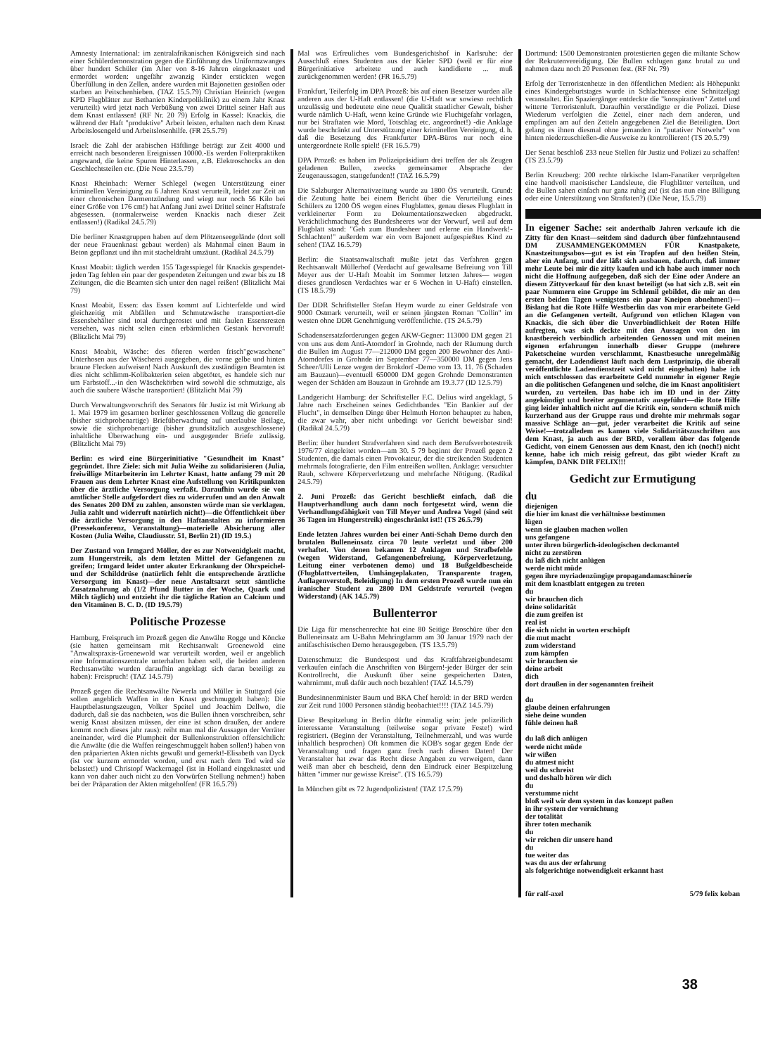Amnesty International: im zentralafrikanischen Königsreich sind nach einer Schülerdemonstration gegen die Einführung des Uniformzwanges über hundert Schüler (im Alter von 8-16 Jahren eingeknastet und ermordet worden: ungefähr zwanzig Kinder erstickten wegen Überfüllung in den Zellen, andere wurden mit Bajonetten gestoßen oder starben an Peitschenhieben. (TAZ 15.5.79) Christian Heinrich (wegen KPD Flugblätter zur Bethanien Kinderpoliklinik) zu einem Jahr Knast verurteilt) wird jetzt nach Verbüßung von zwei Drittel seiner Haft aus dem Knast entlassen! (RF Nr. 20 79) Erfolg in Kassel: Knackis, die während der Haft "produktive" Arbeit leisten, erhalten nach dem Knast Arbeitslosengeld und Arbeitslosenhilfe. (FR 25.5.79)
Israel: die Zahl der arabischen Häftlinge beträgt zur Zeit 4000 und erreicht nach besonderen Ereignissen 10000.-Es werden Folterpraktiken angewand, die keine Spuren Hinterlassen, z.B. Elektroschocks an den Geschlechtsteilen etc. (Die Neue 23.5.79)
Knast Rheinbach: Werner Schlegel (wegen Unterstützung einer kriminellen Vereinigung zu 6 Jahren Knast verurteilt, leidet zur Zeit an einer chronischen Darmentzündung und wiegt nur noch 56 Kilo bei einer Größe von 176 cm!) hat Anfang Juni zwei Drittel seiner Haftstrafe abgesessen. (normalerweise werden Knackis nach dieser Zeit entlassen!) (Radikal 24.5.79)
Die berliner Knastgruppen haben auf dem Plötzenseegelände (dort soll der neue Frauenknast gebaut werden) als Mahnmal einen Baum in Beton gepflanzt und ihn mit stacheldraht umzäunt. (Radikal 24.5.79)
Knast Moabit: täglich werden 155 Tagesspiegel für Knackis gespendet-jeden Tag fehlen ein paar der gespendeten Zeitungen und zwar bis zu 18 Zeitungen, die die Beamten sich unter den nagel reißen! (Blitzlicht Mai 79)
Knast Moabit, Essen: das Essen kommt auf Lichterfelde und wird gleichzeitig mit Abfällen und Schmutzwäsche transportiert-die Essensbehälter sind total durchgerostet und mit faulen Essensresten versehen, was nicht selten einen erbärmlichen Gestank hervorruft! (Blitzlicht Mai 79)
Knast Moabit, Wäsche: des öfteren werden frisch"gewaschene" Unterhosen aus der Wäscherei ausgegeben, die vorne gelbe und hinten braune Flecken aufweisen! Nach Auskunft des zuständigen Beamten ist dies nicht schlimm-Kolibakterien seien abgetötet, es handele sich nur um Farbstoff...-in den Wäschekörben wird sowohl die schmutzige, als auch die saubere Wäsche transportiert! (Blitzlicht Mai 79)
Durch Verwaltungsvorschrift des Senators für Justiz ist mit Wirkung ab 1. Mai 1979 im gesamten berliner geschlossenen Vollzug die generelle (bisher stichprobenartige) Briefüberwachung auf unerlaubte Beilage, sowie die stichprobenartige (bisher grundsätzlich ausgeschlossene) inhaltliche Überwachung ein- und ausgegender Briefe zulässig. (Blitzlicht Mai 79)
Berlin: es wird eine Bürgerinitiative "Gesundheit im Knast" gegründet. Ihre Ziele: sich mit Julia Weihe zu solidarisieren (Julia, freiwillige Mitarbeiterin im Lehrter Knast, hatte anfang 79 mit 20 Frauen aus dem Lehrter Knast eine Aufstellung von Kritikpunkten über die ärztliche Versorgung verfaßt. Daraufhin wurde sie von amtlicher Stelle aufgefordert dies zu widerrufen und an den Anwalt des Senates 200 DM zu zahlen, ansonsten würde man sie verklagen. Julia zahlt und widerruft natürlich nicht!)—die Öffentlichkeit über die ärztliche Versorgung in den Haftanstalten zu informieren (Pressekonferenz, Veranstaltung)—materielle Absicherung aller Kosten (Julia Weihe, Claudiusstr. 51, Berlin 21) (ID 19.5.)
Der Zustand von Irmgard Möller, der es zur Notwenidgkeit macht, zum Hungerstreik, als dem letzten Mittel der Gefangenen zu greifen; Irmgard leidet unter akuter Erkrankung der Ohrspeichel- und der Schilddrüse (natürlich fehlt die entsprechende ärztliche Versorgung im Knast)—der neue Anstaltsarzt setzt sämtliche Zusatznahrung ab (1/2 Pfund Butter in der Woche, Quark und Milch täglich) und entzieht ihr die tägliche Ration an Calcium und den Vitaminen B. C. D. (ID 19.5.79)
Politische Prozesse
Hamburg, Freispruch im Prozeß gegen die Anwälte Rogge und Köncke (sie hatten gemeinsam mit Rechtsanwalt Groenewold eine "Anwaltspraxis-Groenewold war verurteilt worden, weil er angeblich eine Informationszentrale unterhalten haben soll, die beiden anderen Rechtsanwälte wurden daraufhin angeklagt sich daran beteiligt zu haben): Freispruch! (TAZ 14.5.79)
Prozeß gegen die Rechtsanwälte Newerla und Müller in Stuttgard (sie sollen angeblich Waffen in den Knast geschmuggelt haben): Die Hauptbelastungszeugen, Volker Speitel und Joachim Dellwo, die dadurch, daß sie das nachbeten, was die Bullen ihnen vorschreiben, sehr wenig Knast absitzen müssen, der eine ist schon draußen, der andere kommt noch dieses jahr raus): reiht man mal die Aussagen der Verräter aneinander, wird die Plumpheit der Bullenkonstruktion offensichtlich: die Anwälte (die die Waffen reingeschmuggelt haben sollen!) haben von den präparierten Akten nichts gewußt und gemerkt!-Elisabeth van Dyck (ist vor kurzem ermordet worden, und erst nach dem Tod wird sie belastet!) und Christopf Wackernagel (ist in Holland eingeknastet und kann von daher auch nicht zu den Vorwürfen Stellung nehmen!) haben bei der Präparation der Akten mitgeholfen! (FR 16.5.79)
Mal was Erfreuliches vom Bundesgerichtshof in Karlsruhe: der Ausschluß eines Studenten aus der Kieler SPD (weil er für eine Bürgerinitiative arbeitete und auch kandidierte ... muß zurückgenommen werden! (FR 16.5.79)
Frankfurt, Teilerfolg im DPA Prozeß: bis auf einen Besetzer wurden alle anderen aus der U-Haft entlassen! (die U-Haft war sowieso rechtlich unzulässig und bedeutete eine neue Qualität staatlicher Gewalt, bisher wurde nämlich U-Haft, wenn keine Gründe wie Fluchtgefahr vorlagen, nur bei Straftaten wie Mord, Totschlag etc. angeordnet!) -die Anklage wurde beschränkt auf Unterstützung einer kriminellen Vereinigung, d. h. daß die Besetzung des Frankfurter DPA-Büros nur noch eine untergeordnete Rolle spielt! (FR 16.5.79)
DPA Prozeß: es haben im Polizeipräsidium drei treffen der als Zeugen geladenen Bullen, zwecks gemeinsamer Absprache der Zeugenaussagen, stattgefunden!! (TAZ 16.5.79)
Die Salzburger Alternativzeitung wurde zu 1800 ÖS verurteilt. Grund: die Zeutung hatte bei einem Bericht über die Verurteilung eines Schülers zu 1200 ÖS wegen eines Flugblattes, genau dieses Flugblatt in verkleinerter Form zu Dokumentationszwecken abgedruckt. Verächtlichmachung des Bundesheeres war der Vorwurf, weil auf dem Flugblatt stand: "Geh zum Bundesheer und erlerne ein Handwerk!-Schlachten!" außerdem war ein vom Bajonett aufgespießtes Kind zu sehen! (TAZ 16.5.79)
Berlin: die Staatsanwaltschaft mußte jetzt das Verfahren gegen Rechtsanwalt Müllerhof (Verdacht auf gewaltsame Befreiung von Till Meyer aus der U-Haft Moabit im Sommer letzten Jahres— wegen dieses grundlosen Verdachtes war er 6 Wochen in U-Haft) einstellen. (TS 18.5.79)
Der DDR Schriftsteller Stefan Heym wurde zu einer Geldstrafe von 9000 Ostmark verurteilt, weil er seinen jüngsten Roman "Collin" im westen ohne DDR Genehmigung veröffentlichte. (TS 24.5.79)
Schadensersatzforderungen gegen AKW-Gegner: 113000 DM gegen 21 von uns aus dem Anti-Atomdorf in Grohnde, nach der Räumung durch die Bullen im August 77—212000 DM gegen 200 Bewohner des Anti-Atomdorfes in Grohnde im September 77—350000 DM gegen Jens Scheer/Ulli Lenze wegen der Brokdorf -Demo vom 13. 11. 76 (Schaden am Bauzaun)—eventuell 650000 DM gegen Grohnde Demonstranten wegen der Schäden am Bauzaun in Grohnde am 19.3.77 (ID 12.5.79)
Landgericht Hamburg: der Schriftsteller F.C. Delius wird angeklagt, 5 Jahre nach Erscheinen seines Gedichtbandes "Ein Bankier auf der Flucht", in demselben Dinge über Helmuth Horton behauptet zu haben, die zwar wahr, aber nicht unbedingt vor Gericht beweisbar sind! (Radikal 24.5.79)
Berlin: über hundert Strafverfahren sind nach dem Berufsverbotestreik 1976/77 eingeleitet worden—am 30. 5 79 beginnt der Prozeß gegen 2 Studenten, die damals einen Provokateur, der die streikenden Studenten mehrmals fotografierte, den Film entreißen wollten. Anklage: versuchter Raub, schwere Körperverletzung und mehrfache Nötigung. (Radikal 24.5.79)
2. Juni Prozeß: das Gericht beschließt einfach, daß die Hauptverhandlung auch dann noch fortgesetzt wird, wenn die Verhandlungsfähigkeit von Till Meyer und Andrea Vogel (sind seit 36 Tagen im Hungerstreik) eingeschränkt ist!! (TS 26.5.79)
Ende letzten Jahres wurden bei einer Anti-Schah Demo durch den brutalen Bulleneinsatz circa 70 leute verletzt und über 200 verhaftet. Von denen bekamen 12 Anklagen und Strafbefehle (wegen Widerstand, Gefangenenbefreiung, Körperverletzung, Leitung einer verbotenen demo) und 18 Bußgeldbescheide (Flugblattverteilen, Umhängeplakaten, Transparente tragen, Auflagenverstoß, Beleidigung) In dem ersten Prozeß wurde nun ein iranischer Student zu 2800 DM Geldstrafe verurteil (wegen Widerstand) (AK 14.5.79)
Bullenterror
Die Liga für menschenrechte hat eine 80 Seitige Broschüre über den Bulleneinsatz am U-Bahn Mehringdamm am 30 Januar 1979 nach der antifaschistischen Demo herausgegeben. (TS 13.5.79)
Datenschmutz: die Bundespost und das Kraftfahrzeigbundesamt verkaufen einfach die Anschriften von Bürgern!-jeder Bürger der sein Kontrollrecht, die Auskunft über seine gespeicherten Daten, wahrnimmt, muß dafür auch noch bezahlen! (TAZ 14.5.79)
Bundesinnenminister Baum und BKA Chef herold: in der BRD werden zur Zeit rund 1000 Personen ständig beobachtet!!!! (TAZ 14.5.79)
Diese Bespitzelung in Berlin dürfte einmalig sein: jede polizeilich interessante Veranstaltung (teilweise sogar private Feste!) wird registriert. (Beginn der Veranstaltung, Teilnehmerzahl, und was wurde inhaltlich besprochen) Oft kommen die KOB's sogar gegen Ende der Veranstaltung und fragen ganz frech nach diesen Daten! Der Veranstalter hat zwar das Recht diese Angaben zu verweigern, dann weiß man aber eh bescheid, denn den Eindruck einer Bespitzelung hätten "immer nur gewisse Kreise". (TS 16.5.79)
In München gibt es 72 Jugendpolizisten! (TAZ 17.5.79)
Dortmund: 1500 Demonstranten protestierten gegen die miltante Schow der Rekrutenvereidigung. Die Bullen schlugen ganz brutal zu und nahmen dazu noch 20 Personen fest. (RF Nr. 79)
Erfolg der Terroristenhetze in den öffentlichen Medien: als Höhepunkt eines Kindergeburtstages wurde in Schlachtensee eine Schnitzeljagt veranstaltet. Ein Spaziergänger entdeckte die "konspirativen" Zettel und witterte Terroristenluft. Daraufhin verständigte er die Polizei. Diese Wiederum verfolgten die Zettel, einer nach dem anderen, und empfingen am auf den Zetteln angegebenen Ziel die Beteiligten. Dort gelang es ihnen diesmal ohne jemanden in "putativer Notwehr" von hinten niederzuschießen-die Ausweise zu kontrollieren! (TS 20.5.79)
Der Senat beschloß 233 neue Stellen für Justiz und Polizei zu schaffen! (TS 23.5.79)
Berlin Kreuzberg: 200 rechte türkische Islam-Fanatiker verprügelten eine handvoll maoistischer Landsleute, die Flugblätter verteilten, und die Bullen sahen einfach nur ganz ruhig zu! (ist das nun eine Billigung oder eine Unterstützung von Straftaten?) (Die Neue, 15.5.79)
In eigener Sache: seit anderthalb Jahren verkaufe ich die Zitty für den Knast—seitdem sind dadurch über fünfzehntausend DM ZUSAMMENGEKOMMEN FÜR Knastpakete, Knastzeitungsabos—gut es ist ein Tropfen auf den heißen Stein, aber ein Anfang, und der läßt sich ausbauen, dadurch, daß immer mehr Leute bei mir die zitty kaufen und ich habe auch immer noch nicht die Hoffnung aufgegeben, daß sich der Eine oder Andere an diesem Zittyverkauf für den knast beteiligt (so hat sich z.B. seit ein paar Nummern eine Gruppe im Schlemil gebildet, die mir an den ersten beiden Tagen wenigstens ein paar Kneipen abnehmen!)—Bislang hat die Rote Hilfe Westberlin das von mir erarbeitete Geld an die Gefangenen verteilt. Aufgrund von etlichen Klagen von Knackis, die sich über die Unverbindlichkeit der Roten Hilfe aufregten, was sich deckte mit den Aussagen von den im knastbereich verbindlich arbeitenden Genossen und mit meinen eigenen erfahrungen innerhalb dieser Gruppe (mehrere Paketscheine wurden verschlammt, Knastbesuche unregelmäßig gemacht, der Ladendienst läuft nach dem Lustprinzip, die überall veröffentlichte Ladendienstzeit wird nicht eingehalten) habe ich mich entschlossen das erarbeitete Geld nunmehr in eigener Regie an die politischen Gefangenen und solche, die im Knast anpolitisiert wurden, zu verteilen. Das habe ich im ID und in der Zitty angekündigt und breiter argumentativ ausgeführt—die Rote Hilfe ging leider inhaltlich nicht auf die Kritik ein, sondern schmiß mich kurzerhand aus der Gruppe raus und drohte mir mehrmals sogar massive Schläge an—gut, jeder verarbeitet die Kritik auf seine Weise!—trotzalledem es kamen viele Solidaritätszuschriften aus dem Knast, ja auch aus der BRD, vorallem über das folgende Gedicht, von einem Genossen aus dem Knast, den ich (noch!) nicht kenne, habe ich mich reisig gefreut, das gibt wieder Kraft zu kämpfen, DANK DIR FELIX!!!
Gedicht zur Ermutigung
du
diejenigen
die hier im knast die verhältnisse bestimmen
lügen
wenn sie glauben machen wollen
uns gefangene
unter ihren bürgerlich-ideologischen deckmantel
nicht zu zerstören
du laß dich nicht anlügen
werde nicht müde
gegen ihre myriadenzüngige propagandamaschinerie
mit dem knastblatt entgegen zu treten
du
wir brauchen dich
deine solidarität
die zum greifen ist
real ist
die sich nicht in worten erschöpft
die mut macht
zum widerstand
zum kämpfen
wir brauchen sie
deine arbeit
dich
dort draußen in der sogenannten freiheit
du
glaube deinen erfahrungen
siehe deine wunden
fühle deinen haß
du laß dich anlügen
werde nicht müde
wir wißen
du atmest nicht
weil du schreist
und deshalb hören wir dich
du
verstumme nicht
bloß weil wir dem system in das konzept paßen
in ihr system der vernichtung
der totalität
ihrer toten mechanik
du
wir reichen dir unsere hand
du
tue weiter das
was du aus der erfahrung
als folgerichtige notwendigkeit erkannt hast
für ralf-axel 5/79 felix koban
38